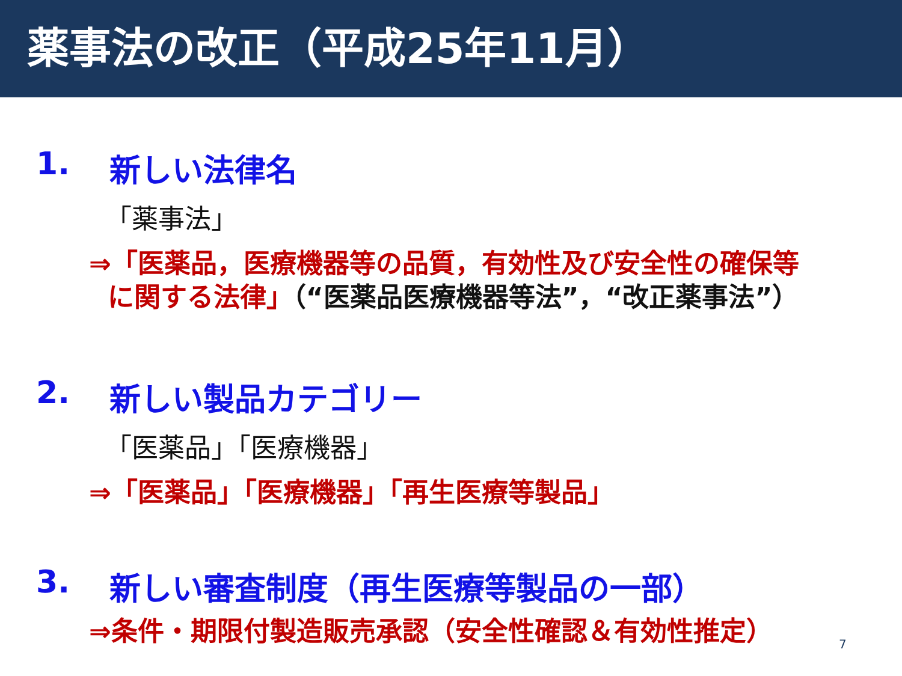薬事法の改正（平成25年11月）
1. 新しい法律名
「薬事法」
⇒「医薬品，医療機器等の品質，有効性及び安全性の確保等
に関する法律」（“医薬品医療機器等法”，“改正薬事法”）
2. 新しい製品カテゴリー
「医薬品」「医療機器」
⇒「医薬品」「医療機器」「再生医療等製品」
3. 新しい審査制度（再生医療等製品の一部）
⇒条件・期限付製造販売承認（安全性確認＆有効性推定）
7